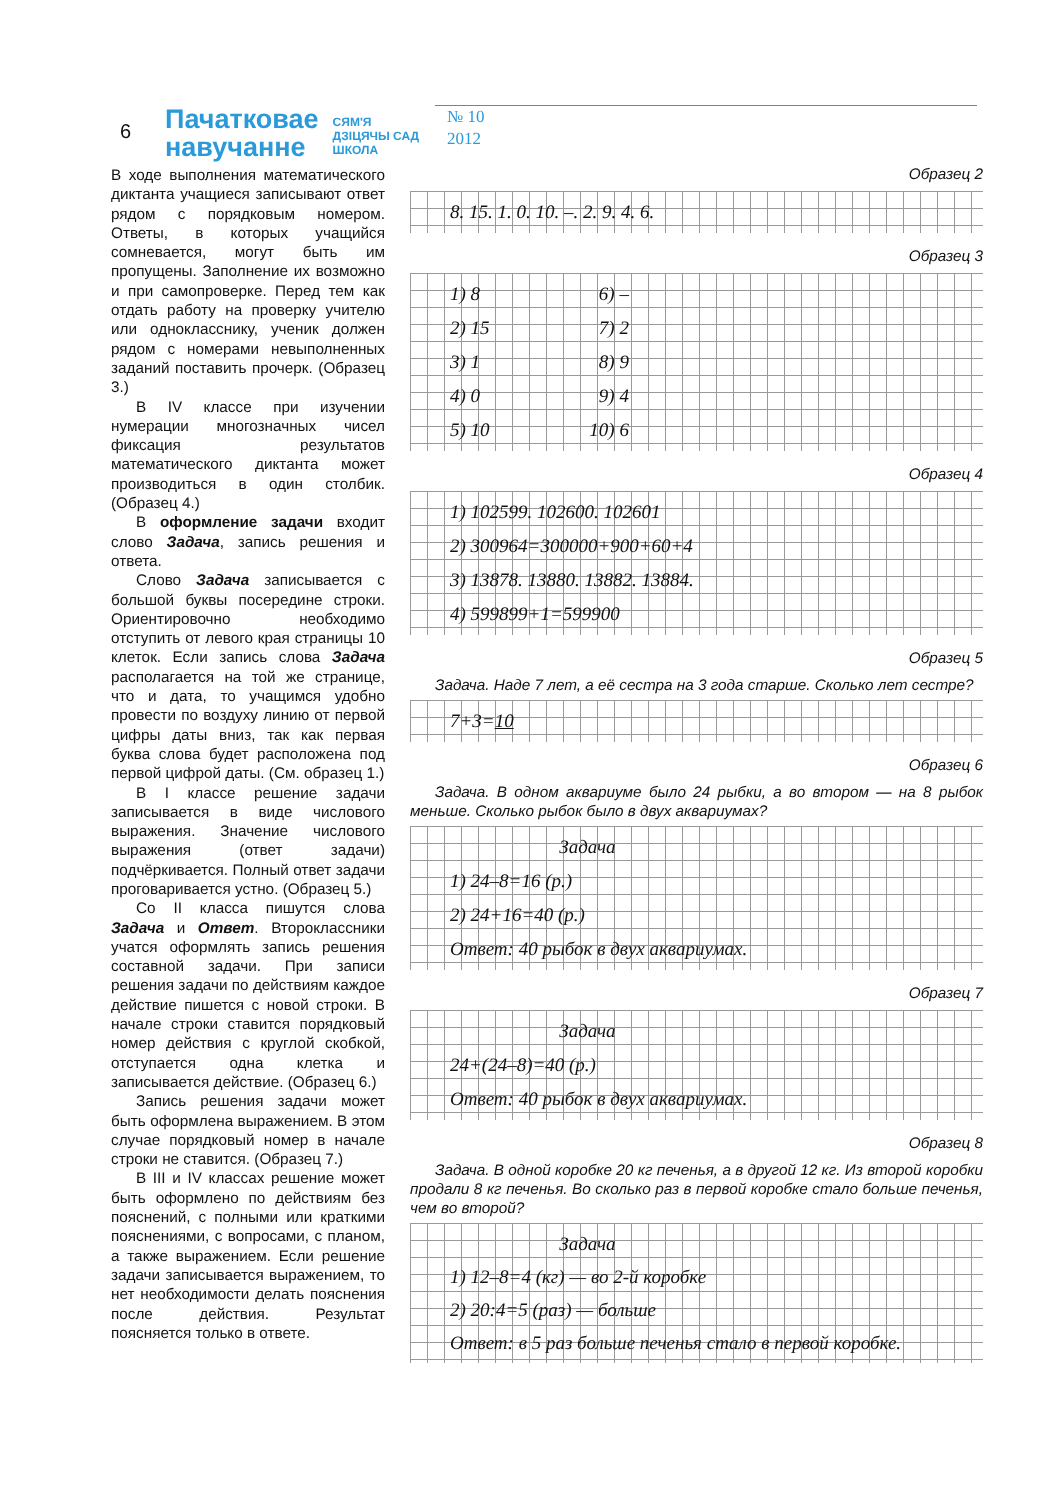6
Пачатковае
навучанне
СЯМ'Я
ДЗІЦЯЧЫ САД
ШКОЛА
№ 10
2012
В ходе выполнения математического диктанта учащиеся записывают ответ рядом с порядковым номером. Ответы, в которых учащийся сомневается, могут быть им пропущены. Заполнение их возможно и при самопроверке. Перед тем как отдать работу на проверку учителю или однокласснику, ученик должен рядом с номерами невыполненных заданий поставить прочерк. (Образец 3.)
В IV классе при изучении нумерации многозначных чисел фиксация результатов математического диктанта может производиться в один столбик. (Образец 4.)
В оформление задачи входит слово Задача, запись решения и ответа.
Слово Задача записывается с большой буквы посередине строки. Ориентировочно необходимо отступить от левого края страницы 10 клеток. Если запись слова Задача располагается на той же странице, что и дата, то учащимся удобно провести по воздуху линию от первой цифры даты вниз, так как первая буква слова будет расположена под первой цифрой даты. (См. образец 1.)
В I классе решение задачи записывается в виде числового выражения. Значение числового выражения (ответ задачи) подчёркивается. Полный ответ задачи проговаривается устно. (Образец 5.)
Со II класса пишутся слова Задача и Ответ. Второклассники учатся оформлять запись решения составной задачи. При записи решения задачи по действиям каждое действие пишется с новой строки. В начале строки ставится порядковый номер действия с круглой скобкой, отступается одна клетка и записывается действие. (Образец 6.)
Запись решения задачи может быть оформлена выражением. В этом случае порядковый номер в начале строки не ставится. (Образец 7.)
В III и IV классах решение может быть оформлено по действиям без пояснений, с полными или краткими пояснениями, с вопросами, с планом, а также выражением. Если решение задачи записывается выражением, то нет необходимости делать пояснения после действия. Результат поясняется только в ответе.
Образец 2
8. 15. 1. 0. 10. –. 2. 9. 4. 6.
Образец 3
1) 8 6) –
2) 15 7) 2
3) 1 8) 9
4) 0 9) 4
5) 10 10) 6
Образец 4
1) 102599. 102600. 102601
2) 300964=300000+900+60+4
3) 13878. 13880. 13882. 13884.
4) 599899+1=599900
Образец 5
Задача. Наде 7 лет, а её сестра на 3 года старше. Сколько лет сестре?
7+3=10
Образец 6
Задача. В одном аквариуме было 24 рыбки, а во втором — на 8 рыбок меньше. Сколько рыбок было в двух аквариумах?
Задача
1) 24–8=16 (р.)
2) 24+16=40 (р.)
Ответ: 40 рыбок в двух аквариумах.
Образец 7
Задача
24+(24–8)=40 (р.)
Ответ: 40 рыбок в двух аквариумах.
Образец 8
Задача. В одной коробке 20 кг печенья, а в другой 12 кг. Из второй коробки продали 8 кг печенья. Во сколько раз в первой коробке стало больше печенья, чем во второй?
Задача
1) 12–8=4 (кг) — во 2-й коробке
2) 20:4=5 (раз) — больше
Ответ: в 5 раз больше печенья стало в первой коробке.